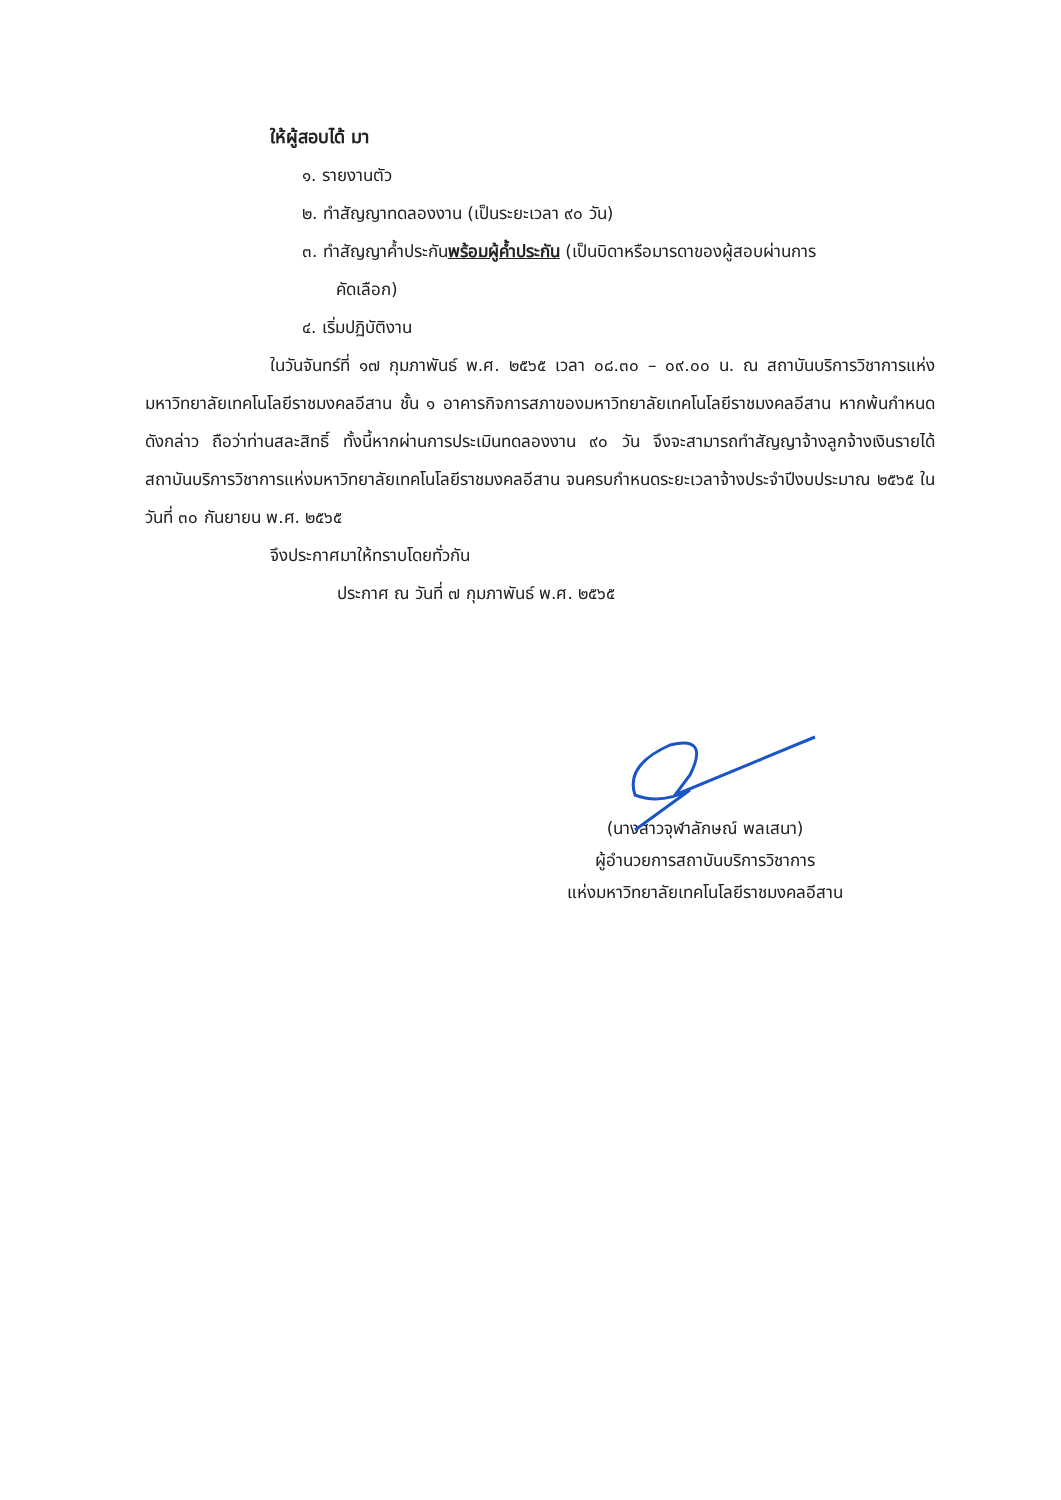ให้ผู้สอบได้ มา
๑. รายงานตัว
๒. ทำสัญญาทดลองงาน (เป็นระยะเวลา ๙๐ วัน)
๓. ทำสัญญาค้ำประกันพร้อมผู้ค้ำประกัน (เป็นบิดาหรือมารดาของผู้สอบผ่านการ
คัดเลือก)
๔. เริ่มปฏิบัติงาน
ในวันจันทร์ที่ ๑๗ กุมภาพันธ์ พ.ศ. ๒๕๖๕ เวลา ๐๘.๓๐ – ๐๙.๐๐ น. ณ สถาบันบริการวิชาการแห่งมหาวิทยาลัยเทคโนโลยีราชมงคลอีสาน ชั้น ๑ อาคารกิจการสภาของมหาวิทยาลัยเทคโนโลยีราชมงคลอีสาน หากพ้นกำหนดดังกล่าว ถือว่าท่านสละสิทธิ์ ทั้งนี้หากผ่านการประเมินทดลองงาน ๙๐ วัน จึงจะสามารถทำสัญญาจ้างลูกจ้างเงินรายได้สถาบันบริการวิชาการแห่งมหาวิทยาลัยเทคโนโลยีราชมงคลอีสาน จนครบกำหนดระยะเวลาจ้างประจำปีงบประมาณ ๒๕๖๕ ในวันที่ ๓๐ กันยายน พ.ศ. ๒๕๖๕
จึงประกาศมาให้ทราบโดยทั่วกัน
ประกาศ ณ วันที่ ๗ กุมภาพันธ์ พ.ศ. ๒๕๖๕
(นางสาวจุฬาลักษณ์ พลเสนา)
ผู้อำนวยการสถาบันบริการวิชาการ
แห่งมหาวิทยาลัยเทคโนโลยีราชมงคลอีสาน